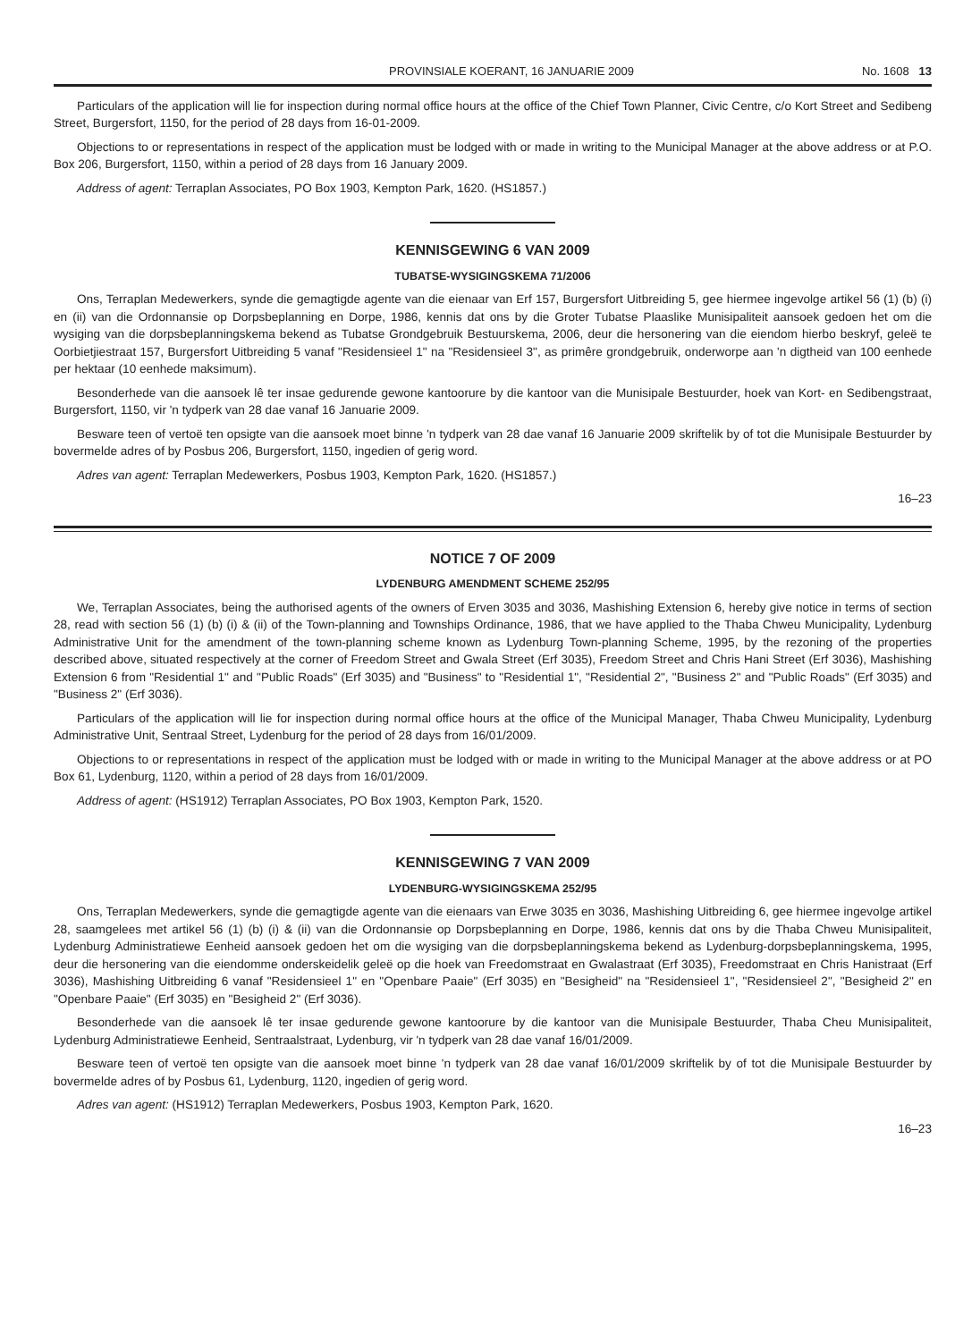PROVINSIALE KOERANT, 16 JANUARIE 2009 No. 1608 13
Particulars of the application will lie for inspection during normal office hours at the office of the Chief Town Planner, Civic Centre, c/o Kort Street and Sedibeng Street, Burgersfort, 1150, for the period of 28 days from 16-01-2009.
Objections to or representations in respect of the application must be lodged with or made in writing to the Municipal Manager at the above address or at P.O. Box 206, Burgersfort, 1150, within a period of 28 days from 16 January 2009.
Address of agent: Terraplan Associates, PO Box 1903, Kempton Park, 1620. (HS1857.)
KENNISGEWING 6 VAN 2009
TUBATSE-WYSIGINGSKEMA 71/2006
Ons, Terraplan Medewerkers, synde die gemagtigde agente van die eienaar van Erf 157, Burgersfort Uitbreiding 5, gee hiermee ingevolge artikel 56 (1) (b) (i) en (ii) van die Ordonnansie op Dorpsbeplanning en Dorpe, 1986, kennis dat ons by die Groter Tubatse Plaaslike Munisipaliteit aansoek gedoen het om die wysiging van die dorpsbeplanningskema bekend as Tubatse Grondgebruik Bestuurskema, 2006, deur die hersonering van die eiendom hierbo beskryf, geleë te Oorbietjiestraat 157, Burgersfort Uitbreiding 5 vanaf "Residensieel 1" na "Residensieel 3", as primêre grondgebruik, onderworpe aan 'n digtheid van 100 eenhede per hektaar (10 eenhede maksimum).
Besonderhede van die aansoek lê ter insae gedurende gewone kantoorure by die kantoor van die Munisipale Bestuurder, hoek van Kort- en Sedibengstraat, Burgersfort, 1150, vir 'n tydperk van 28 dae vanaf 16 Januarie 2009.
Besware teen of vertoë ten opsigte van die aansoek moet binne 'n tydperk van 28 dae vanaf 16 Januarie 2009 skriftelik by of tot die Munisipale Bestuurder by bovermelde adres of by Posbus 206, Burgersfort, 1150, ingedien of gerig word.
Adres van agent: Terraplan Medewerkers, Posbus 1903, Kempton Park, 1620. (HS1857.)
16–23
NOTICE 7 OF 2009
LYDENBURG AMENDMENT SCHEME 252/95
We, Terraplan Associates, being the authorised agents of the owners of Erven 3035 and 3036, Mashishing Extension 6, hereby give notice in terms of section 28, read with section 56 (1) (b) (i) & (ii) of the Town-planning and Townships Ordinance, 1986, that we have applied to the Thaba Chweu Municipality, Lydenburg Administrative Unit for the amendment of the town-planning scheme known as Lydenburg Town-planning Scheme, 1995, by the rezoning of the properties described above, situated respectively at the corner of Freedom Street and Gwala Street (Erf 3035), Freedom Street and Chris Hani Street (Erf 3036), Mashishing Extension 6 from "Residential 1" and "Public Roads" (Erf 3035) and "Business" to "Residential 1", "Residential 2", "Business 2" and "Public Roads" (Erf 3035) and "Business 2" (Erf 3036).
Particulars of the application will lie for inspection during normal office hours at the office of the Municipal Manager, Thaba Chweu Municipality, Lydenburg Administrative Unit, Sentraal Street, Lydenburg for the period of 28 days from 16/01/2009.
Objections to or representations in respect of the application must be lodged with or made in writing to the Municipal Manager at the above address or at PO Box 61, Lydenburg, 1120, within a period of 28 days from 16/01/2009.
Address of agent: (HS1912) Terraplan Associates, PO Box 1903, Kempton Park, 1520.
KENNISGEWING 7 VAN 2009
LYDENBURG-WYSIGINGSKEMA 252/95
Ons, Terraplan Medewerkers, synde die gemagtigde agente van die eienaars van Erwe 3035 en 3036, Mashishing Uitbreiding 6, gee hiermee ingevolge artikel 28, saamgelees met artikel 56 (1) (b) (i) & (ii) van die Ordonnansie op Dorpsbeplanning en Dorpe, 1986, kennis dat ons by die Thaba Chweu Munisipaliteit, Lydenburg Administratiewe Eenheid aansoek gedoen het om die wysiging van die dorpsbeplanningskema bekend as Lydenburg-dorpsbeplanningskema, 1995, deur die hersonering van die eiendomme onderskeidelik geleë op die hoek van Freedomstraat en Gwalastraat (Erf 3035), Freedomstraat en Chris Hanistraat (Erf 3036), Mashishing Uitbreiding 6 vanaf "Residensieel 1" en "Openbare Paaie" (Erf 3035) en "Besigheid" na "Residensieel 1", "Residensieel 2", "Besigheid 2" en "Openbare Paaie" (Erf 3035) en "Besigheid 2" (Erf 3036).
Besonderhede van die aansoek lê ter insae gedurende gewone kantoorure by die kantoor van die Munisipale Bestuurder, Thaba Cheu Munisipaliteit, Lydenburg Administratiewe Eenheid, Sentraalstraat, Lydenburg, vir 'n tydperk van 28 dae vanaf 16/01/2009.
Besware teen of vertoë ten opsigte van die aansoek moet binne 'n tydperk van 28 dae vanaf 16/01/2009 skriftelik by of tot die Munisipale Bestuurder by bovermelde adres of by Posbus 61, Lydenburg, 1120, ingedien of gerig word.
Adres van agent: (HS1912) Terraplan Medewerkers, Posbus 1903, Kempton Park, 1620.
16–23